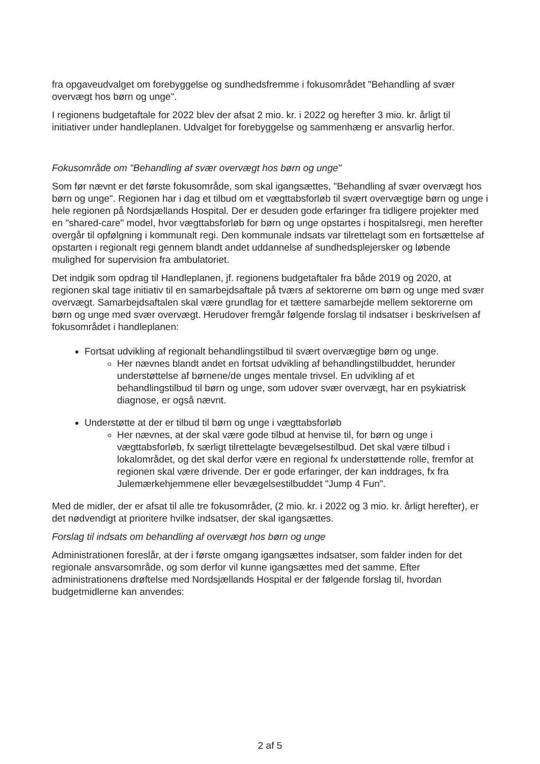fra opgaveudvalget om forebyggelse og sundhedsfremme i fokusområdet "Behandling af svær overvægt hos børn og unge".
I regionens budgetaftale for 2022 blev der afsat 2 mio. kr. i 2022 og herefter 3 mio. kr. årligt til initiativer under handleplanen. Udvalget for forebyggelse og sammenhæng er ansvarlig herfor.
Fokusområde om "Behandling af svær overvægt hos børn og unge"
Som før nævnt er det første fokusområde, som skal igangsættes, "Behandling af svær overvægt hos børn og unge". Regionen har i dag et tilbud om et vægttabsforløb til svært overvægtige børn og unge i hele regionen på Nordsjællands Hospital. Der er desuden gode erfaringer fra tidligere projekter med en "shared-care" model, hvor vægttabsforløb for børn og unge opstartes i hospitalsregi, men herefter overgår til opfølgning i kommunalt regi. Den kommunale indsats var tilrettelagt som en fortsættelse af opstarten i regionalt regi gennem blandt andet uddannelse af sundhedsplejersker og løbende mulighed for supervision fra ambulatoriet.
Det indgik som opdrag til Handleplanen, jf. regionens budgetaftaler fra både 2019 og 2020, at regionen skal tage initiativ til en samarbejdsaftale på tværs af sektorerne om børn og unge med svær overvægt. Samarbejdsaftalen skal være grundlag for et tættere samarbejde mellem sektorerne om børn og unge med svær overvægt. Herudover fremgår følgende forslag til indsatser i beskrivelsen af fokusområdet i handleplanen:
Fortsat udvikling af regionalt behandlingstilbud til svært overvægtige børn og unge.
Her nævnes blandt andet en fortsat udvikling af behandlingstilbuddet, herunder understøttelse af børnene/de unges mentale trivsel. En udvikling af et behandlingstilbud til børn og unge, som udover svær overvægt, har en psykiatrisk diagnose, er også nævnt.
Understøtte at der er tilbud til børn og unge i vægttabsforløb
Her nævnes, at der skal være gode tilbud at henvise til, for børn og unge i vægttabsforløb, fx særligt tilrettelagte bevægelsestilbud. Det skal være tilbud i lokalområdet, og det skal derfor være en regional fx understøttende rolle, fremfor at regionen skal være drivende. Der er gode erfaringer, der kan inddrages, fx fra Julemærkehjemmene eller bevægelsestilbuddet "Jump 4 Fun".
Med de midler, der er afsat til alle tre fokusområder, (2 mio. kr. i 2022 og 3 mio. kr. årligt herefter), er det nødvendigt at prioritere hvilke indsatser, der skal igangsættes.
Forslag til indsats om behandling af overvægt hos børn og unge
Administrationen foreslår, at der i første omgang igangsættes indsatser, som falder inden for det regionale ansvarsområde, og som derfor vil kunne igangsættes med det samme. Efter administrationens drøftelse med Nordsjællands Hospital er der følgende forslag til, hvordan budgetmidlerne kan anvendes:
2 af 5